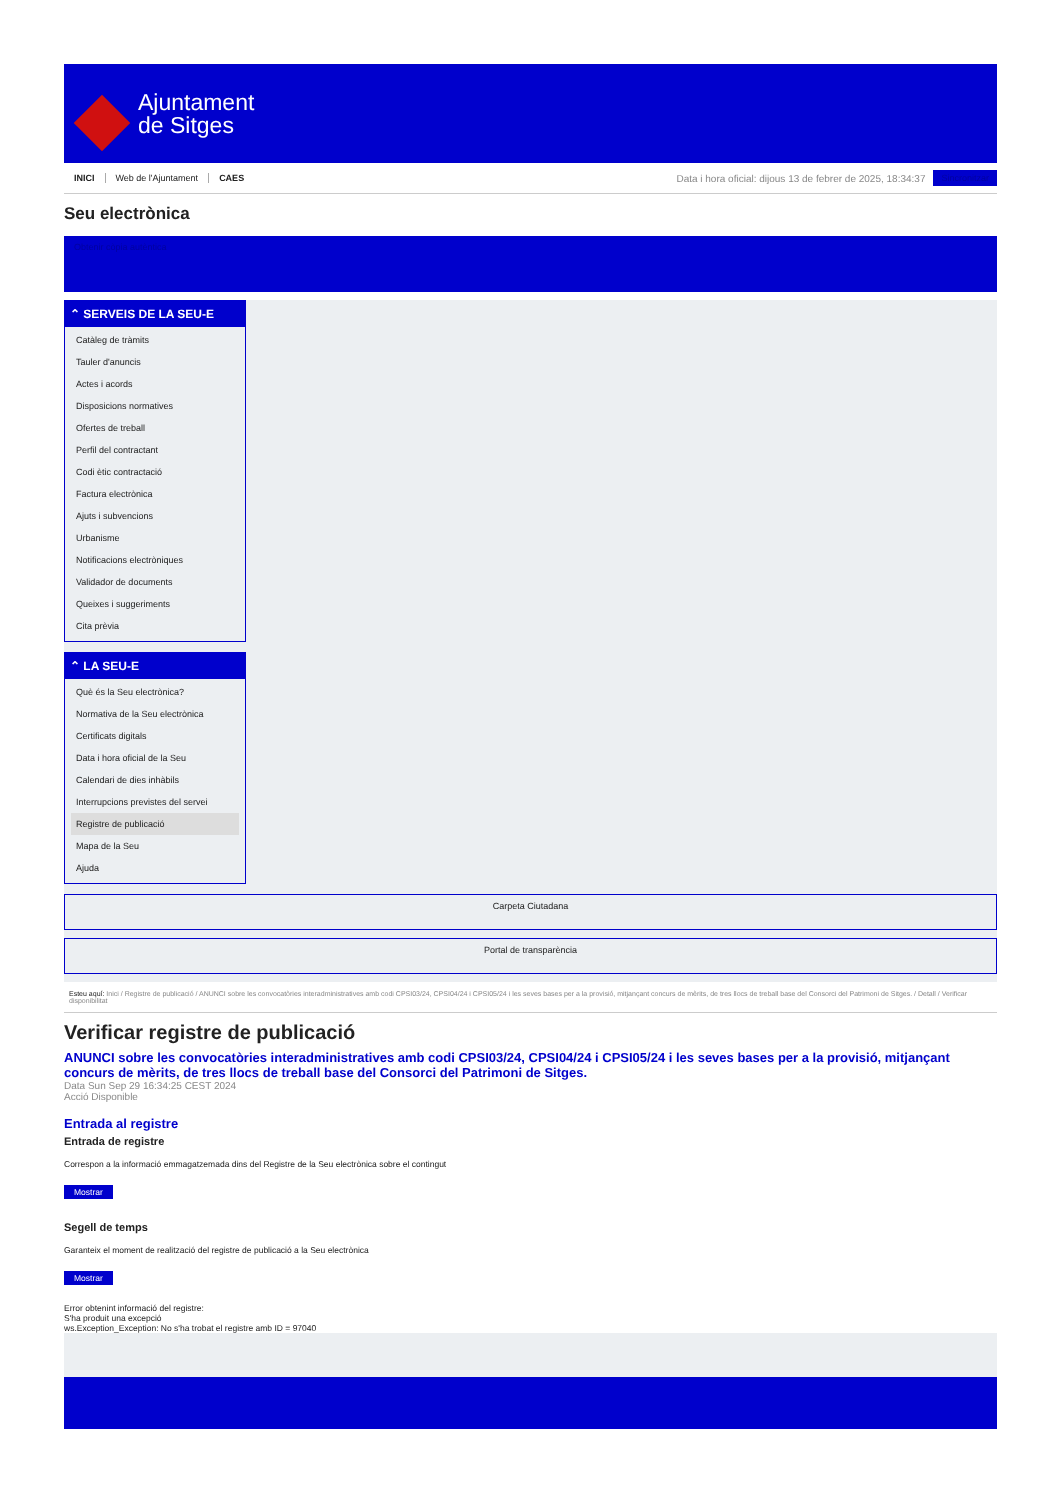Ajuntament
de Sitges
INICI Web de l'Ajuntament CAES
Data i hora oficial: dijous 13 de febrer de 2025, 18:34:37
Sincronitzar
Seu electrònica
Obtenir còpia autèntica
⌃ SERVEIS DE LA SEU-E
Catàleg de tràmits
Tauler d'anuncis
Actes i acords
Disposicions normatives
Ofertes de treball
Perfil del contractant
Codi ètic contractació
Factura electrònica
Ajuts i subvencions
Urbanisme
Notificacions electròniques
Validador de documents
Queixes i suggeriments
Cita prèvia
⌃ LA SEU-E
Què és la Seu electrònica?
Normativa de la Seu electrònica
Certificats digitals
Data i hora oficial de la Seu
Calendari de dies inhàbils
Interrupcions previstes del servei
Registre de publicació
Mapa de la Seu
Ajuda
Carpeta Ciutadana
Portal de transparència
Esteu aquí: Inici / Registre de publicació / ANUNCI sobre les convocatòries interadministratives amb codi CPSI03/24, CPSI04/24 i CPSI05/24 i les seves bases per a la provisió, mitjançant concurs de mèrits, de tres llocs de treball base del Consorci del Patrimoni de Sitges. / Detall / Verificar disponibilitat
Verificar registre de publicació
ANUNCI sobre les convocatòries interadministratives amb codi CPSI03/24, CPSI04/24 i CPSI05/24 i les seves bases per a la provisió, mitjançant concurs de mèrits, de tres llocs de treball base del Consorci del Patrimoni de Sitges.
Data Sun Sep 29 16:34:25 CEST 2024
Acció Disponible
Entrada al registre
Entrada de registre
Correspon a la informació emmagatzemada dins del Registre de la Seu electrònica sobre el contingut
Mostrar
Segell de temps
Garanteix el moment de realització del registre de publicació a la Seu electrònica
Mostrar
Error obtenint informació del registre:
S'ha produit una excepció
ws.Exception_Exception: No s'ha trobat el registre amb ID = 97040